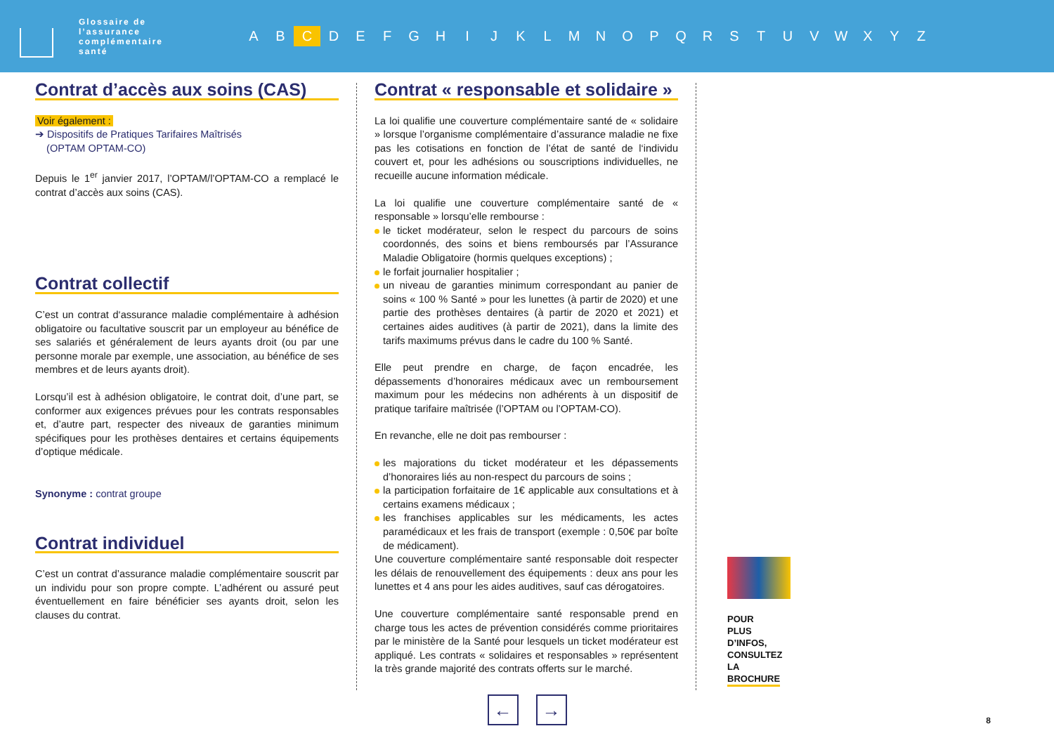Glossaire de l’assurance complémentaire santé
A B C D E F G H I J K L M N O P Q R S T U V W X Y Z
Contrat d’accès aux soins (CAS)
Voir également :
➔ Dispositifs de Pratiques Tarifaires Maîtrisés
(OPTAM OPTAM-CO)
Depuis le 1<sup>er</sup> janvier 2017, l’OPTAM/l’OPTAM-CO a remplacé le contrat d’accès aux soins (CAS).
Contrat collectif
C’est un contrat d‘assurance maladie complémentaire à adhésion obligatoire ou facultative souscrit par un employeur au bénéfice de ses salariés et généralement de leurs ayants droit (ou par une personne morale par exemple, une association, au bénéfice de ses membres et de leurs ayants droit).
Lorsqu’il est à adhésion obligatoire, le contrat doit, d’une part, se conformer aux exigences prévues pour les contrats responsables et, d’autre part, respecter des niveaux de garanties minimum spécifiques pour les prothèses dentaires et certains équipements d’optique médicale.
Synonyme : contrat groupe
Contrat individuel
C’est un contrat d’assurance maladie complémentaire souscrit par un individu pour son propre compte. L’adhérent ou assuré peut éventuellement en faire bénéficier ses ayants droit, selon les clauses du contrat.
Contrat « responsable et solidaire »
La loi qualifie une couverture complémentaire santé de « solidaire » lorsque l’organisme complémentaire d’assurance maladie ne fixe pas les cotisations en fonction de l’état de santé de l‘individu couvert et, pour les adhésions ou souscriptions individuelles, ne recueille aucune information médicale.
La loi qualifie une couverture complémentaire santé de « responsable » lorsqu’elle rembourse :
le ticket modérateur, selon le respect du parcours de soins coordonnés, des soins et biens remboursés par l’Assurance Maladie Obligatoire (hormis quelques exceptions) ;
le forfait journalier hospitalier ;
un niveau de garanties minimum correspondant au panier de soins « 100 % Santé » pour les lunettes (à partir de 2020) et une partie des prothèses dentaires (à partir de 2020 et 2021) et certaines aides auditives (à partir de 2021), dans la limite des tarifs maximums prévus dans le cadre du 100 % Santé.
Elle peut prendre en charge, de façon encadrée, les dépassements d’honoraires médicaux avec un remboursement maximum pour les médecins non adhérents à un dispositif de pratique tarifaire maîtrisée (l’OPTAM ou l’OPTAM-CO).
En revanche, elle ne doit pas rembourser :
les majorations du ticket modérateur et les dépassements d’honoraires liés au non-respect du parcours de soins ;
la participation forfaitaire de 1€ applicable aux consultations et à certains examens médicaux ;
les franchises applicables sur les médicaments, les actes paramédicaux et les frais de transport (exemple : 0,50€ par boîte de médicament).
Une couverture complémentaire santé responsable doit respecter les délais de renouvellement des équipements : deux ans pour les lunettes et 4 ans pour les aides auditives, sauf cas dérogatoires.
Une couverture complémentaire santé responsable prend en charge tous les actes de prévention considérés comme prioritaires par le ministère de la Santé pour lesquels un ticket modérateur est appliqué. Les contrats « solidaires et responsables » représentent la très grande majorité des contrats offerts sur le marché.
POUR PLUS D’INFOS, CONSULTEZ LA BROCHURE
← →
8